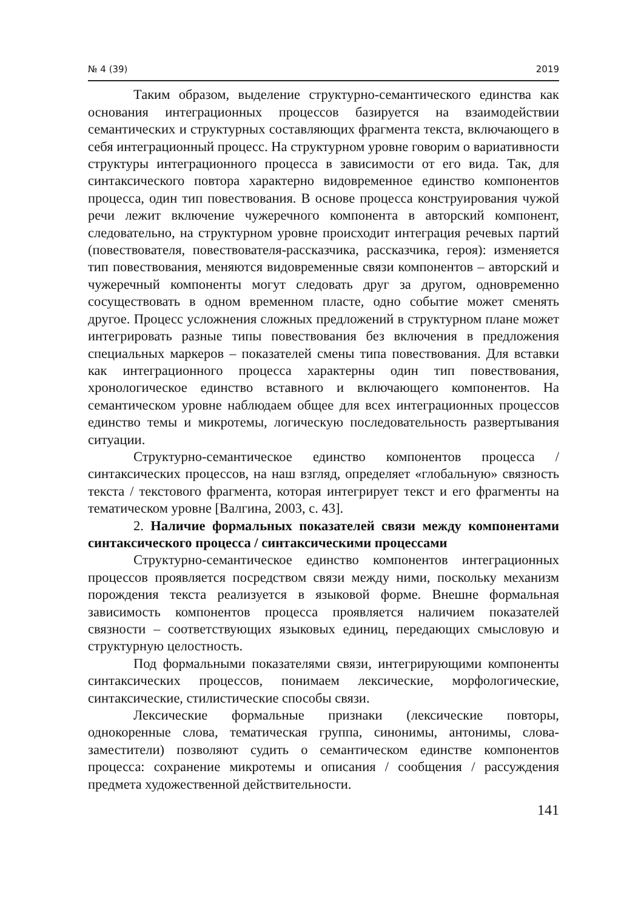№ 4 (39) 2019
Таким образом, выделение структурно-семантического единства как основания интеграционных процессов базируется на взаимодействии семантических и структурных составляющих фрагмента текста, включающего в себя интеграционный процесс. На структурном уровне говорим о вариативности структуры интеграционного процесса в зависимости от его вида. Так, для синтаксического повтора характерно видовременное единство компонентов процесса, один тип повествования. В основе процесса конструирования чужой речи лежит включение чужеречного компонента в авторский компонент, следовательно, на структурном уровне происходит интеграция речевых партий (повествователя, повествователя-рассказчика, рассказчика, героя): изменяется тип повествования, меняются видовременные связи компонентов – авторский и чужеречный компоненты могут следовать друг за другом, одновременно сосуществовать в одном временном пласте, одно событие может сменять другое. Процесс усложнения сложных предложений в структурном плане может интегрировать разные типы повествования без включения в предложения специальных маркеров – показателей смены типа повествования. Для вставки как интеграционного процесса характерны один тип повествования, хронологическое единство вставного и включающего компонентов. На семантическом уровне наблюдаем общее для всех интеграционных процессов единство темы и микротемы, логическую последовательность развертывания ситуации.
Структурно-семантическое единство компонентов процесса / синтаксических процессов, на наш взгляд, определяет «глобальную» связность текста / текстового фрагмента, которая интегрирует текст и его фрагменты на тематическом уровне [Валгина, 2003, с. 43].
2. Наличие формальных показателей связи между компонентами синтаксического процесса / синтаксическими процессами
Структурно-семантическое единство компонентов интеграционных процессов проявляется посредством связи между ними, поскольку механизм порождения текста реализуется в языковой форме. Внешне формальная зависимость компонентов процесса проявляется наличием показателей связности – соответствующих языковых единиц, передающих смысловую и структурную целостность.
Под формальными показателями связи, интегрирующими компоненты синтаксических процессов, понимаем лексические, морфологические, синтаксические, стилистические способы связи.
Лексические формальные признаки (лексические повторы, однокоренные слова, тематическая группа, синонимы, антонимы, слова-заместители) позволяют судить о семантическом единстве компонентов процесса: сохранение микротемы и описания / сообщения / рассуждения предмета художественной действительности.
141